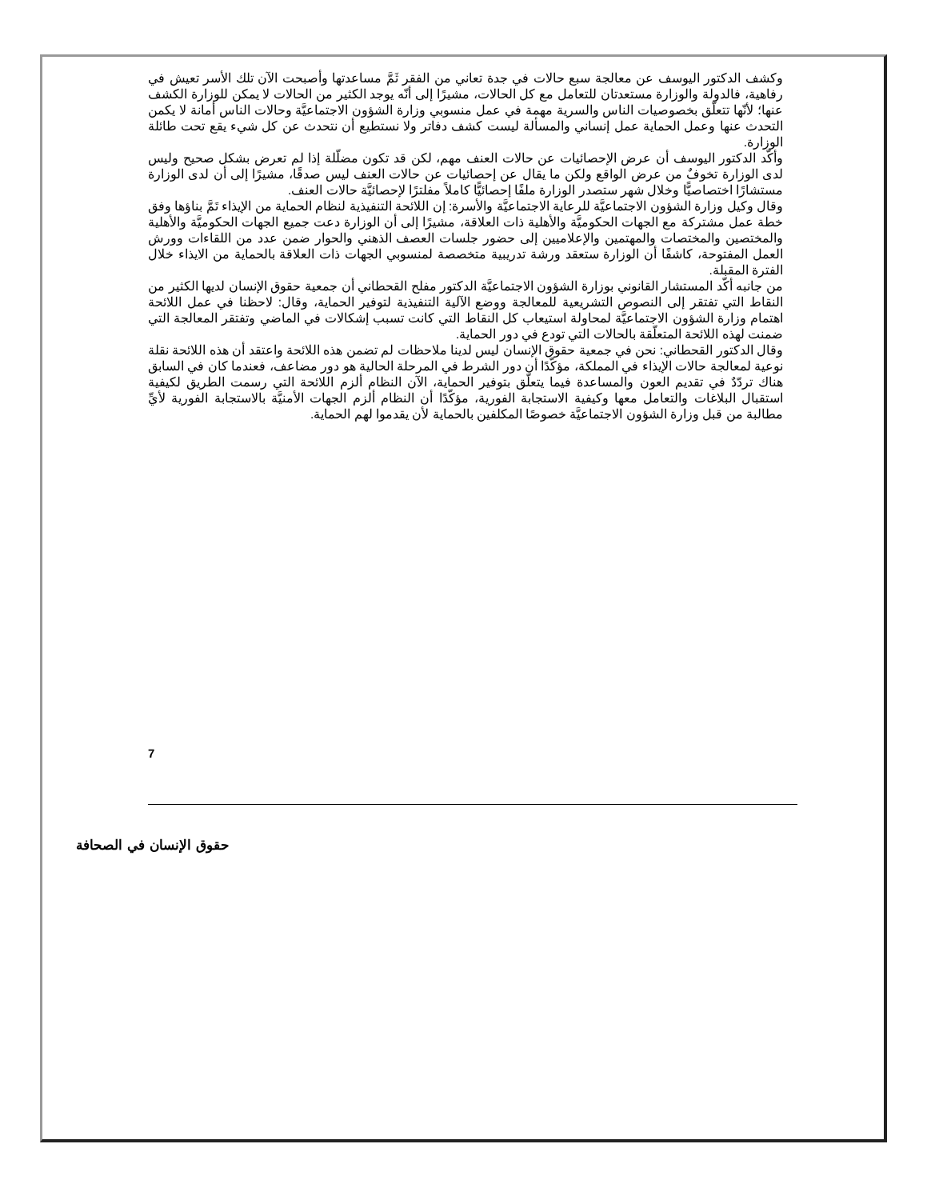وكشف الدكتور اليوسف عن معالجة سبع حالات في جدة تعاني من الفقر ثَمَّ مساعدتها وأصبحت الآن تلك الأسر تعيش في رفاهية، فالدولة والوزارة مستعدتان للتعامل مع كل الحالات، مشيرًا إلى أنّه يوجد الكثير من الحالات لا يمكن للوزارة الكشف عنها؛ لأنّها تتعلّق بخصوصيات الناس والسرية مهمة في عمل منسوبي وزارة الشؤون الاجتماعيَّة وحالات الناس أمانة لا يكمن التحدث عنها وعمل الحماية عمل إنساني والمسألة ليست كشف دفاتر ولا نستطيع أن نتحدث عن كل شيء يقع تحت طائلة الوزارة.
وأكّد الدكتور اليوسف أن عرض الإحصائيات عن حالات العنف مهم، لكن قد تكون مضلّلة إذا لم تعرض بشكل صحيح وليس لدى الوزارة تخوفٌ من عرض الواقع ولكن ما يقال عن إحصائيات عن حالات العنف ليس صدقًا، مشيرًا إلى أن لدى الوزارة مستشارًا اختصاصيًّا وخلال شهر ستصدر الوزارة ملفًا إحصائيًّا كاملاً مفلترًا لإحصائيَّة حالات العنف.
وقال وكيل وزارة الشؤون الاجتماعيَّة للرعاية الاجتماعيَّة والأسرة: إن اللائحة التنفيذية لنظام الحماية من الإيذاء تَمَّ بناؤها وفق خطة عمل مشتركة مع الجهات الحكوميَّة والأهلية ذات العلاقة، مشيرًا إلى أن الوزارة دعت جميع الجهات الحكوميَّة والأهلية والمختصين والمختصات والمهتمين والإعلاميين إلى حضور جلسات العصف الذهني والحوار ضمن عدد من اللقاءات وورش العمل المفتوحة، كاشفًا أن الوزارة ستعقد ورشة تدريبية متخصصة لمنسوبي الجهات ذات العلاقة بالحماية من الايذاء خلال الفترة المقبلة.
من جانبه أكّد المستشار القانوني بوزارة الشؤون الاجتماعيَّة الدكتور مفلح القحطاني أن جمعية حقوق الإنسان لديها الكثير من النقاط التي تفتقر إلى النصوص التشريعية للمعالجة ووضع الآلية التنفيذية لتوفير الحماية، وقال: لاحظنا في عمل اللائحة اهتمام وزارة الشؤون الاجتماعيَّة لمحاولة استيعاب كل النقاط التي كانت تسبب إشكالات في الماضي وتفتقر المعالجة التي ضمنت لهذه اللائحة المتعلّقة بالحالات التي تودع في دور الحماية.
وقال الدكتور القحطاني: نحن في جمعية حقوق الإنسان ليس لدينا ملاحظات لم تضمن هذه اللائحة واعتقد أن هذه اللائحة نقلة نوعية لمعالجة حالات الإيذاء في المملكة، مؤكّدًا أن دور الشرط في المرحلة الحالية هو دور مضاعف، فعندما كان في السابق هناك تردّدٌ في تقديم العون والمساعدة فيما يتعلّق بتوفير الحماية، الآن النظام ألزم اللائحة التي رسمت الطريق لكيفية استقبال البلاغات والتعامل معها وكيفية الاستجابة الفورية، مؤكّدًا أن النظام ألزم الجهات الأمنيَّة بالاستجابة الفورية لأيِّ مطالبة من قبل وزارة الشؤون الاجتماعيَّة خصوصًا المكلفين بالحماية لأن يقدموا لهم الحماية.
7
حقوق الإنسان في الصحافة